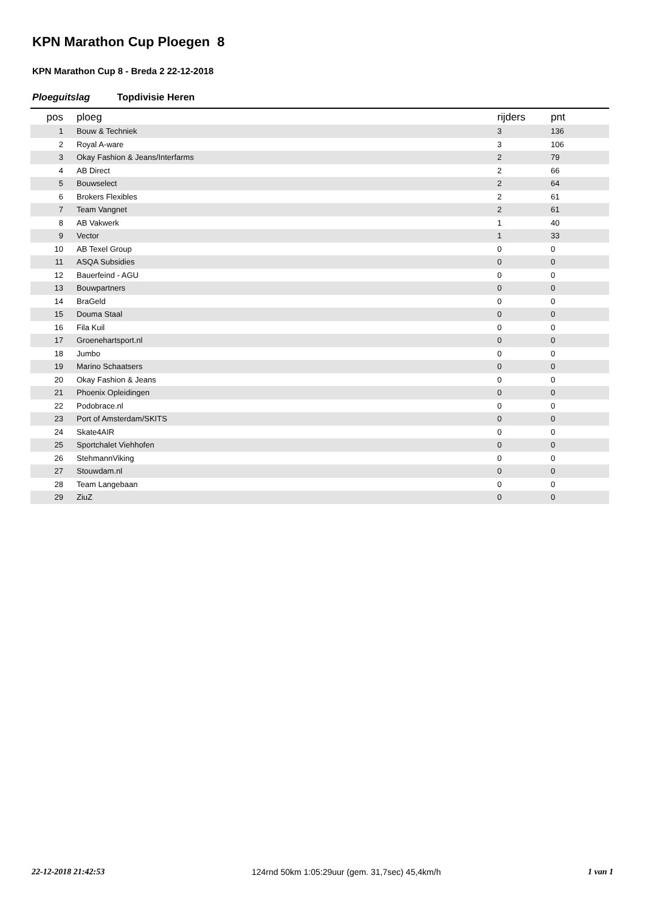KPN Marathon Cup Ploegen 8
KPN Marathon Cup 8 - Breda 2 22-12-2018
Ploeguitslag Topdivisie Heren
| pos | ploeg | rijders | pnt |
| --- | --- | --- | --- |
| 1 | Bouw & Techniek | 3 | 136 |
| 2 | Royal A-ware | 3 | 106 |
| 3 | Okay Fashion & Jeans/Interfarms | 2 | 79 |
| 4 | AB Direct | 2 | 66 |
| 5 | Bouwselect | 2 | 64 |
| 6 | Brokers Flexibles | 2 | 61 |
| 7 | Team Vangnet | 2 | 61 |
| 8 | AB Vakwerk | 1 | 40 |
| 9 | Vector | 1 | 33 |
| 10 | AB Texel Group | 0 | 0 |
| 11 | ASQA Subsidies | 0 | 0 |
| 12 | Bauerfeind - AGU | 0 | 0 |
| 13 | Bouwpartners | 0 | 0 |
| 14 | BraGeld | 0 | 0 |
| 15 | Douma Staal | 0 | 0 |
| 16 | Fila Kuil | 0 | 0 |
| 17 | Groenehartsport.nl | 0 | 0 |
| 18 | Jumbo | 0 | 0 |
| 19 | Marino Schaatsers | 0 | 0 |
| 20 | Okay Fashion & Jeans | 0 | 0 |
| 21 | Phoenix Opleidingen | 0 | 0 |
| 22 | Podobrace.nl | 0 | 0 |
| 23 | Port of Amsterdam/SKITS | 0 | 0 |
| 24 | Skate4AIR | 0 | 0 |
| 25 | Sportchalet Viehhofen | 0 | 0 |
| 26 | StehmannViking | 0 | 0 |
| 27 | Stouwdam.nl | 0 | 0 |
| 28 | Team Langebaan | 0 | 0 |
| 29 | ZiuZ | 0 | 0 |
22-12-2018 21:42:53 124rnd 50km 1:05:29uur (gem. 31,7sec) 45,4km/h 1 van 1